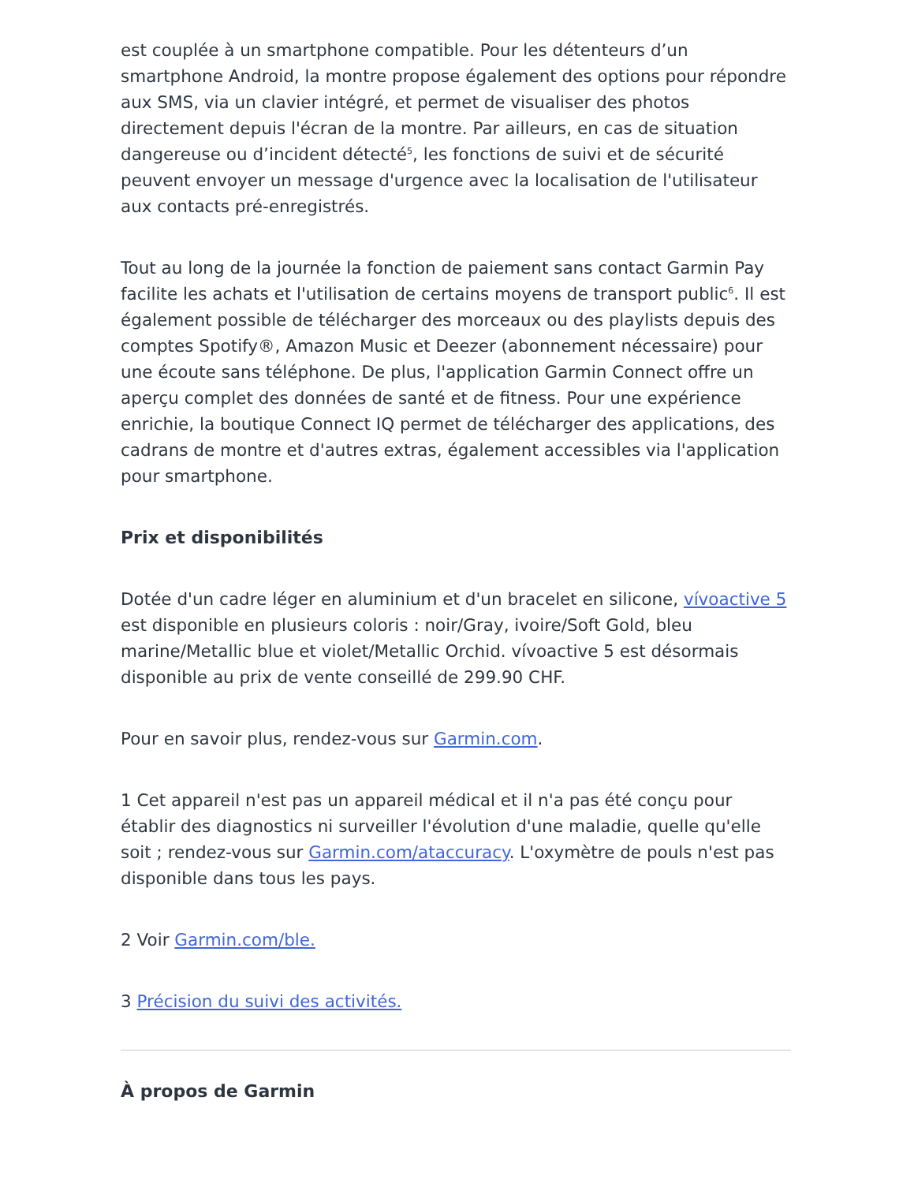est couplée à un smartphone compatible. Pour les détenteurs d’un smartphone Android, la montre propose également des options pour répondre aux SMS, via un clavier intégré, et permet de visualiser des photos directement depuis l'écran de la montre. Par ailleurs, en cas de situation dangereuse ou d’incident détecté<sup>5</sup>, les fonctions de suivi et de sécurité peuvent envoyer un message d'urgence avec la localisation de l'utilisateur aux contacts pré-enregistrés.
Tout au long de la journée la fonction de paiement sans contact Garmin Pay facilite les achats et l'utilisation de certains moyens de transport public<sup>6</sup>. Il est également possible de télécharger des morceaux ou des playlists depuis des comptes Spotify®, Amazon Music et Deezer (abonnement nécessaire) pour une écoute sans téléphone. De plus, l'application Garmin Connect offre un aperçu complet des données de santé et de fitness. Pour une expérience enrichie, la boutique Connect IQ permet de télécharger des applications, des cadrans de montre et d'autres extras, également accessibles via l'application pour smartphone.
Prix et disponibilités
Dotée d'un cadre léger en aluminium et d'un bracelet en silicone, vívoactive 5 est disponible en plusieurs coloris : noir/Gray, ivoire/Soft Gold, bleu marine/Metallic blue et violet/Metallic Orchid. vívoactive 5 est désormais disponible au prix de vente conseillé de 299.90 CHF.
Pour en savoir plus, rendez-vous sur Garmin.com.
1 Cet appareil n'est pas un appareil médical et il n'a pas été conçu pour établir des diagnostics ni surveiller l'évolution d'une maladie, quelle qu'elle soit ; rendez-vous sur Garmin.com/ataccuracy. L'oxymètre de pouls n'est pas disponible dans tous les pays.
2 Voir Garmin.com/ble.
3 Précision du suivi des activités.
À propos de Garmin